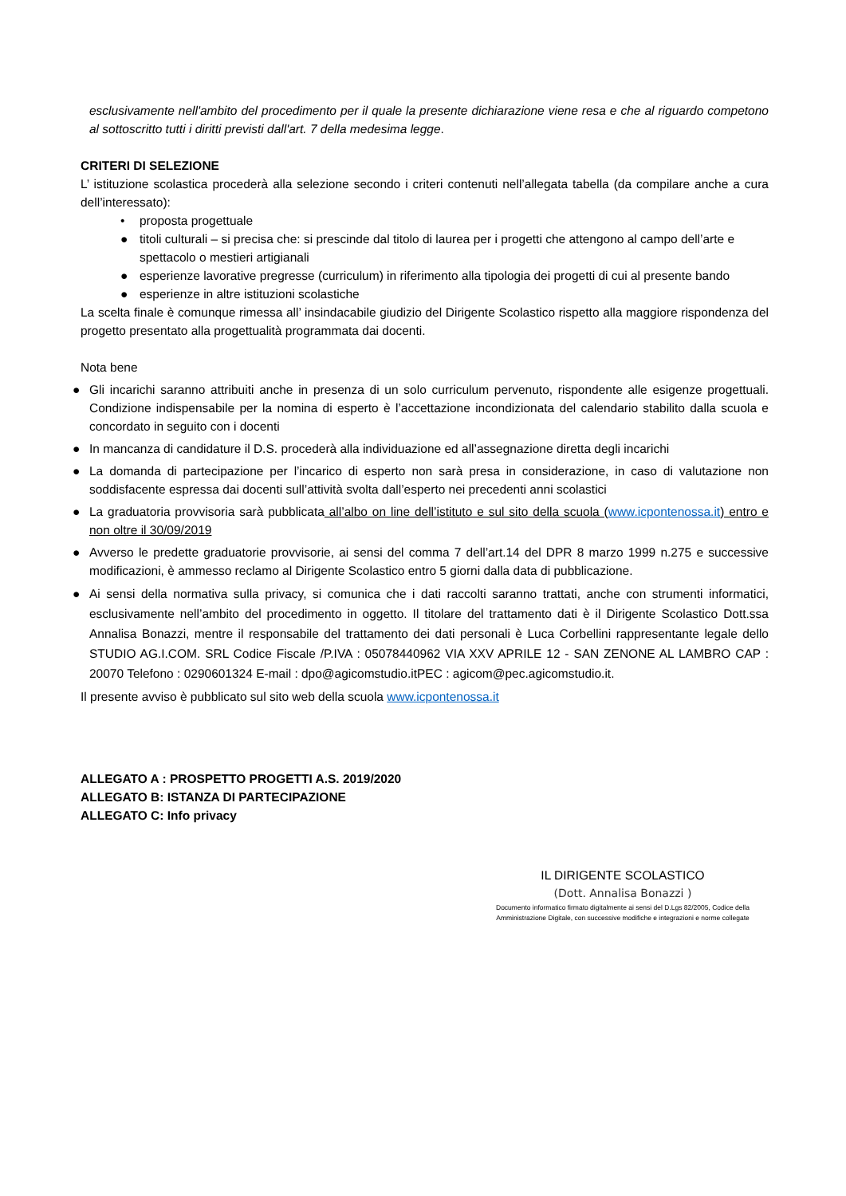esclusivamente nell'ambito del procedimento per il quale la presente dichiarazione viene resa e che al riguardo competono al sottoscritto tutti i diritti previsti dall'art. 7 della medesima legge.
CRITERI DI SELEZIONE
L’ istituzione scolastica procederà alla selezione secondo i criteri contenuti nell’allegata tabella (da compilare anche a cura dell’interessato):
• proposta progettuale
● titoli culturali – si precisa che: si prescinde dal titolo di laurea per i progetti che attengono al campo dell’arte e spettacolo o mestieri artigianali
● esperienze lavorative pregresse (curriculum) in riferimento alla tipologia dei progetti di cui al presente bando
● esperienze in altre istituzioni scolastiche
La scelta finale è comunque rimessa all’ insindacabile giudizio del Dirigente Scolastico rispetto alla maggiore rispondenza del progetto presentato alla progettualità programmata dai docenti.
Nota bene
● Gli incarichi saranno attribuiti anche in presenza di un solo curriculum pervenuto, rispondente alle esigenze progettuali. Condizione indispensabile per la nomina di esperto è l’accettazione incondizionata del calendario stabilito dalla scuola e concordato in seguito con i docenti
● In mancanza di candidature il D.S. procederà alla individuazione ed all’assegnazione diretta degli incarichi
● La domanda di partecipazione per l’incarico di esperto non sarà presa in considerazione, in caso di valutazione non soddisfacente espressa dai docenti sull’attività svolta dall’esperto nei precedenti anni scolastici
● La graduatoria provvisoria sarà pubblicata all’albo on line dell’istituto e sul sito della scuola (www.icpontenossa.it) entro e non oltre il 30/09/2019
● Avverso le predette graduatorie provvisorie, ai sensi del comma 7 dell’art.14 del DPR 8 marzo 1999 n.275 e successive modificazioni, è ammesso reclamo al Dirigente Scolastico entro 5 giorni dalla data di pubblicazione.
● Ai sensi della normativa sulla privacy, si comunica che i dati raccolti saranno trattati, anche con strumenti informatici, esclusivamente nell’ambito del procedimento in oggetto. Il titolare del trattamento dati è il Dirigente Scolastico Dott.ssa Annalisa Bonazzi, mentre il responsabile del trattamento dei dati personali è Luca Corbellini rappresentante legale dello STUDIO AG.I.COM. SRL Codice Fiscale /P.IVA : 05078440962 VIA XXV APRILE 12 - SAN ZENONE AL LAMBRO CAP : 20070 Telefono : 0290601324 E-mail : dpo@agicomstudio.itPEC : agicom@pec.agicomstudio.it.
Il presente avviso è pubblicato sul sito web della scuola www.icpontenossa.it
ALLEGATO A : PROSPETTO PROGETTI A.S. 2019/2020
ALLEGATO B: ISTANZA DI PARTECIPAZIONE
ALLEGATO C: Info privacy
IL DIRIGENTE SCOLASTICO
(Dott. Annalisa Bonazzi )
Documento informatico firmato digitalmente ai sensi del D.Lgs 82/2005, Codice della
Amministrazione Digitale, con successive modifiche e integrazioni e norme collegate